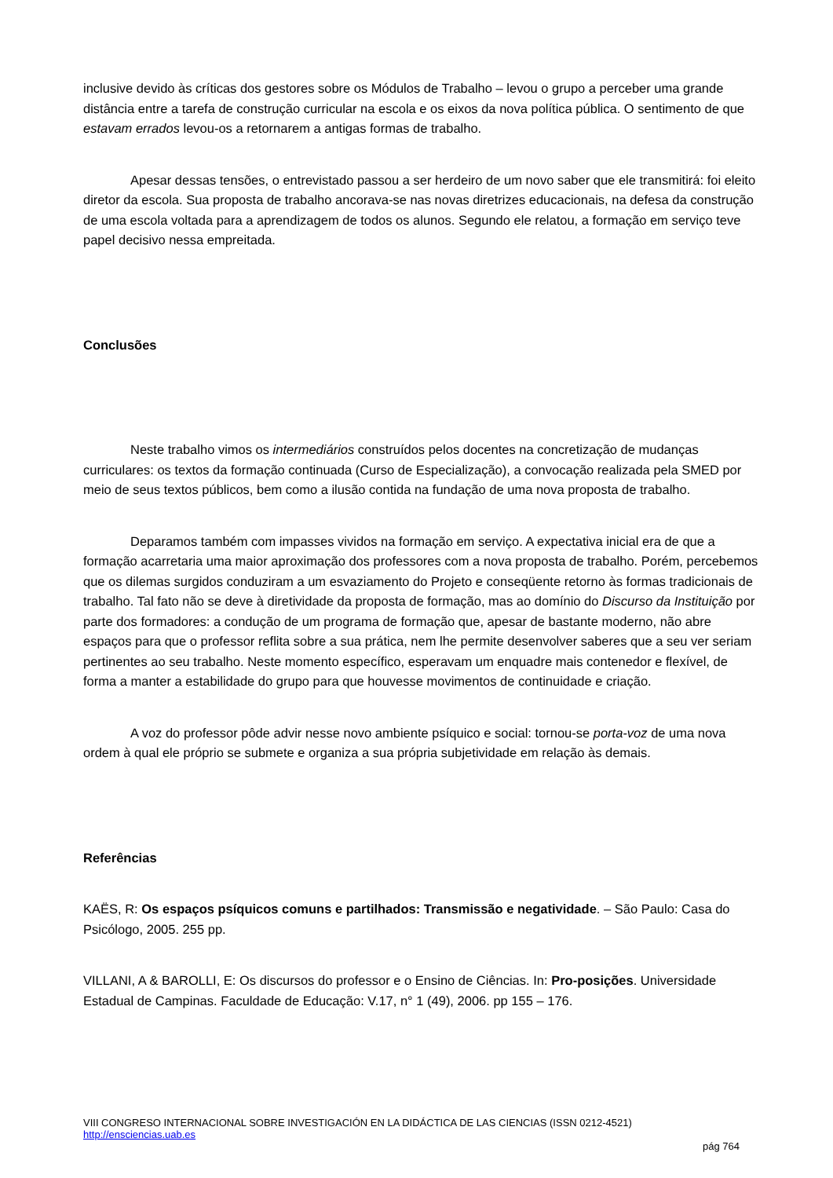inclusive devido às críticas dos gestores sobre os Módulos de Trabalho – levou o grupo a perceber uma grande distância entre a tarefa de construção curricular na escola e os eixos da nova política pública. O sentimento de que estavam errados levou-os a retornarem a antigas formas de trabalho.
Apesar dessas tensões, o entrevistado passou a ser herdeiro de um novo saber que ele transmitirá: foi eleito diretor da escola. Sua proposta de trabalho ancorava-se nas novas diretrizes educacionais, na defesa da construção de uma escola voltada para a aprendizagem de todos os alunos. Segundo ele relatou, a formação em serviço teve papel decisivo nessa empreitada.
Conclusões
Neste trabalho vimos os intermediários construídos pelos docentes na concretização de mudanças curriculares: os textos da formação continuada (Curso de Especialização), a convocação realizada pela SMED por meio de seus textos públicos, bem como a ilusão contida na fundação de uma nova proposta de trabalho.
Deparamos também com impasses vividos na formação em serviço. A expectativa inicial era de que a formação acarretaria uma maior aproximação dos professores com a nova proposta de trabalho. Porém, percebemos que os dilemas surgidos conduziram a um esvaziamento do Projeto e conseqüente retorno às formas tradicionais de trabalho. Tal fato não se deve à diretividade da proposta de formação, mas ao domínio do Discurso da Instituição por parte dos formadores: a condução de um programa de formação que, apesar de bastante moderno, não abre espaços para que o professor reflita sobre a sua prática, nem lhe permite desenvolver saberes que a seu ver seriam pertinentes ao seu trabalho. Neste momento específico, esperavam um enquadre mais contenedor e flexível, de forma a manter a estabilidade do grupo para que houvesse movimentos de continuidade e criação.
A voz do professor pôde advir nesse novo ambiente psíquico e social: tornou-se porta-voz de uma nova ordem à qual ele próprio se submete e organiza a sua própria subjetividade em relação às demais.
Referências
KAËS, R: Os espaços psíquicos comuns e partilhados: Transmissão e negatividade. – São Paulo: Casa do Psicólogo, 2005. 255 pp.
VILLANI, A & BAROLLI, E: Os discursos do professor e o Ensino de Ciências. In: Pro-posições. Universidade Estadual de Campinas. Faculdade de Educação: V.17, n° 1 (49), 2006. pp 155 – 176.
VIII CONGRESO INTERNACIONAL SOBRE INVESTIGACIÓN EN LA DIDÁCTICA DE LAS CIENCIAS (ISSN 0212-4521)
http://ensciencias.uab.es
pág 764